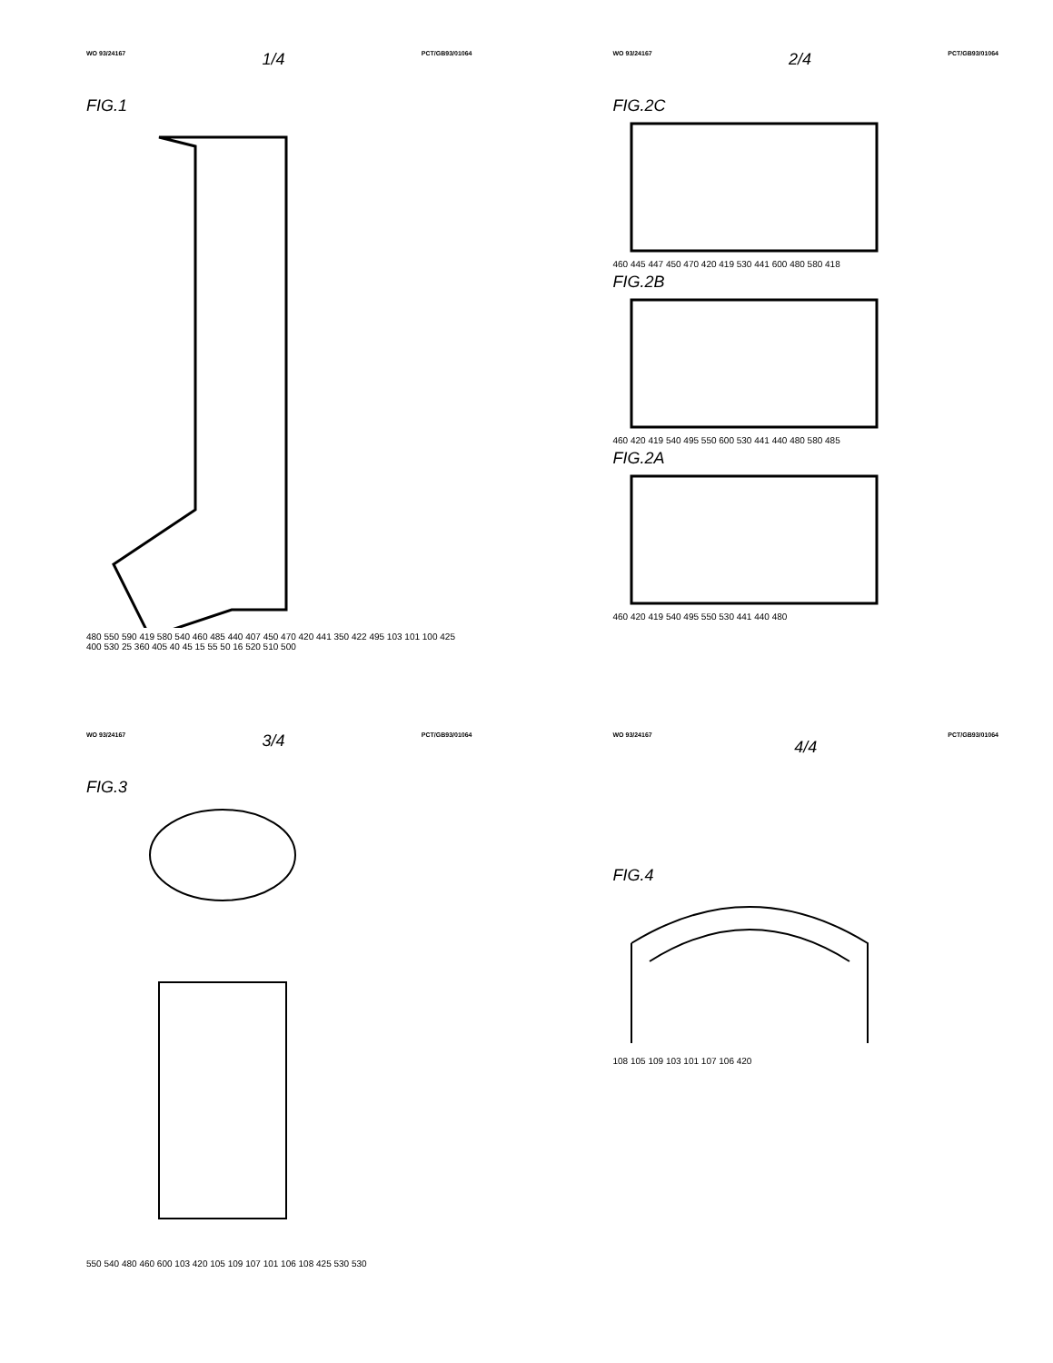WO 93/24167 1/4 PCT/GB93/01064
FIG.1
480 550 590 419 580 540 460 485 440 407 450 470 420 441 350 422 495 103 101 100 425 400 530 25 360 405 40 45 15 55 50 16 520 510 500
WO 93/24167 2/4 PCT/GB93/01064
FIG.2C
460 445 447 450 470 420 419 530 441 600 480 580 418
FIG.2B
460 420 419 540 495 550 600 530 441 440 480 580 485
FIG.2A
460 420 419 540 495 550 530 441 440 480
WO 93/24167 3/4 PCT/GB93/01064
FIG.3
550 540 480 460 600 103 420 105 109 107 101 106 108 425 530 530
WO 93/24167 PCT/GB93/01064
4/4
FIG.4
108 105 109 103 101 107 106 420